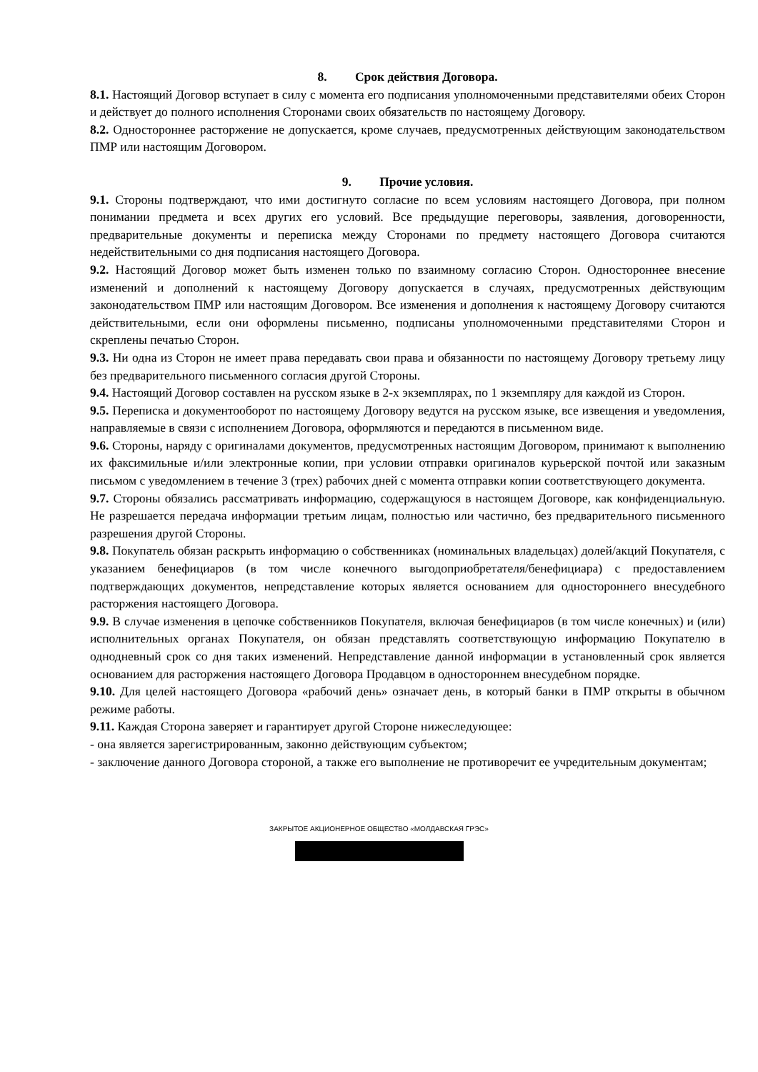8. Срок действия Договора.
8.1. Настоящий Договор вступает в силу с момента его подписания уполномоченными представителями обеих Сторон и действует до полного исполнения Сторонами своих обязательств по настоящему Договору.
8.2. Одностороннее расторжение не допускается, кроме случаев, предусмотренных действующим законодательством ПМР или настоящим Договором.
9. Прочие условия.
9.1. Стороны подтверждают, что ими достигнуто согласие по всем условиям настоящего Договора, при полном понимании предмета и всех других его условий. Все предыдущие переговоры, заявления, договоренности, предварительные документы и переписка между Сторонами по предмету настоящего Договора считаются недействительными со дня подписания настоящего Договора.
9.2. Настоящий Договор может быть изменен только по взаимному согласию Сторон. Одностороннее внесение изменений и дополнений к настоящему Договору допускается в случаях, предусмотренных действующим законодательством ПМР или настоящим Договором. Все изменения и дополнения к настоящему Договору считаются действительными, если они оформлены письменно, подписаны уполномоченными представителями Сторон и скреплены печатью Сторон.
9.3. Ни одна из Сторон не имеет права передавать свои права и обязанности по настоящему Договору третьему лицу без предварительного письменного согласия другой Стороны.
9.4. Настоящий Договор составлен на русском языке в 2-х экземплярах, по 1 экземпляру для каждой из Сторон.
9.5. Переписка и документооборот по настоящему Договору ведутся на русском языке, все извещения и уведомления, направляемые в связи с исполнением Договора, оформляются и передаются в письменном виде.
9.6. Стороны, наряду с оригиналами документов, предусмотренных настоящим Договором, принимают к выполнению их факсимильные и/или электронные копии, при условии отправки оригиналов курьерской почтой или заказным письмом с уведомлением в течение 3 (трех) рабочих дней с момента отправки копии соответствующего документа.
9.7. Стороны обязались рассматривать информацию, содержащуюся в настоящем Договоре, как конфиденциальную. Не разрешается передача информации третьим лицам, полностью или частично, без предварительного письменного разрешения другой Стороны.
9.8. Покупатель обязан раскрыть информацию о собственниках (номинальных владельцах) долей/акций Покупателя, с указанием бенефициаров (в том числе конечного выгодоприобретателя/бенефициара) с предоставлением подтверждающих документов, непредставление которых является основанием для одностороннего внесудебного расторжения настоящего Договора.
9.9. В случае изменения в цепочке собственников Покупателя, включая бенефициаров (в том числе конечных) и (или) исполнительных органах Покупателя, он обязан представлять соответствующую информацию Покупателю в однодневный срок со дня таких изменений. Непредставление данной информации в установленный срок является основанием для расторжения настоящего Договора Продавцом в одностороннем внесудебном порядке.
9.10. Для целей настоящего Договора «рабочий день» означает день, в который банки в ПМР открыты в обычном режиме работы.
9.11. Каждая Сторона заверяет и гарантирует другой Стороне нижеследующее:
- она является зарегистрированным, законно действующим субъектом;
- заключение данного Договора стороной, а также его выполнение не противоречит ее учредительным документам;
ЗАКРЫТОЕ АКЦИОНЕРНОЕ ОБЩЕСТВО «МОЛДАВСКАЯ ГРЭС»